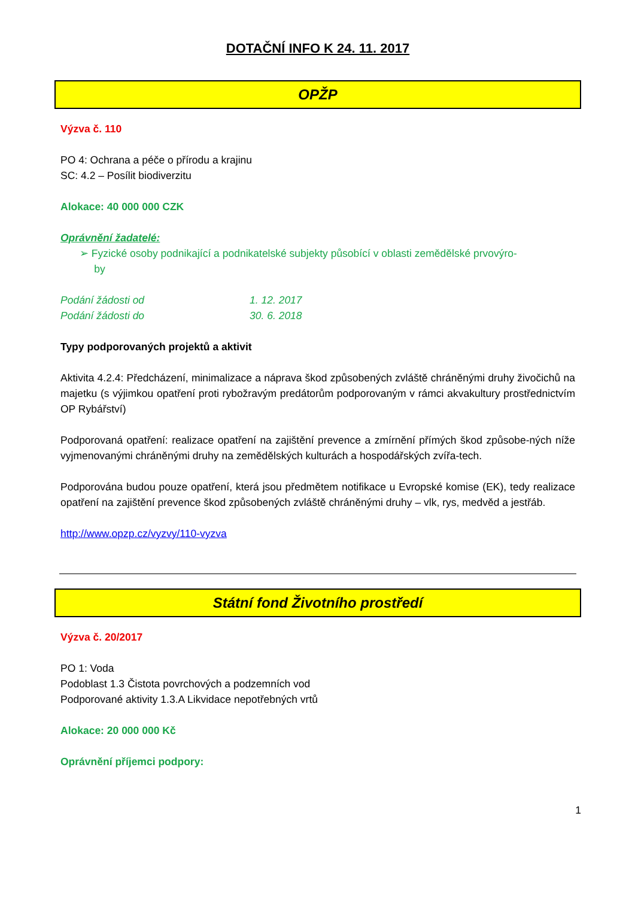DOTAČNÍ INFO K 24. 11. 2017
OPŽP
Výzva č. 110
PO 4: Ochrana a péče o přírodu a krajinu
SC: 4.2 – Posílit biodiverzitu
Alokace: 40 000 000 CZK
Oprávnění žadatelé:
➢ Fyzické osoby podnikající a podnikatelské subjekty působící v oblasti zemědělské prvovýro-
by
Podání žádosti od 1. 12. 2017
Podání žádosti do 30. 6. 2018
Typy podporovaných projektů a aktivit
Aktivita 4.2.4: Předcházení, minimalizace a náprava škod způsobených zvláště chráněnými druhy živočichů na majetku (s výjimkou opatření proti rybožravým predátorům podporovaným v rámci akvakultury prostřednictvím OP Rybářství)
Podporovaná opatření: realizace opatření na zajištění prevence a zmírnění přímých škod způsobe-ných níže vyjmenovanými chráněnými druhy na zemědělských kulturách a hospodářských zvířa-tech.
Podporována budou pouze opatření, která jsou předmětem notifikace u Evropské komise (EK), tedy realizace opatření na zajištění prevence škod způsobených zvláště chráněnými druhy – vlk, rys, medvěd a jestřáb.
http://www.opzp.cz/vyzvy/110-vyzva
Státní fond Životního prostředí
Výzva č. 20/2017
PO 1: Voda
Podoblast 1.3 Čistota povrchových a podzemních vod
Podporované aktivity 1.3.A Likvidace nepotřebných vrtů
Alokace: 20 000 000 Kč
Oprávnění příjemci podpory:
1